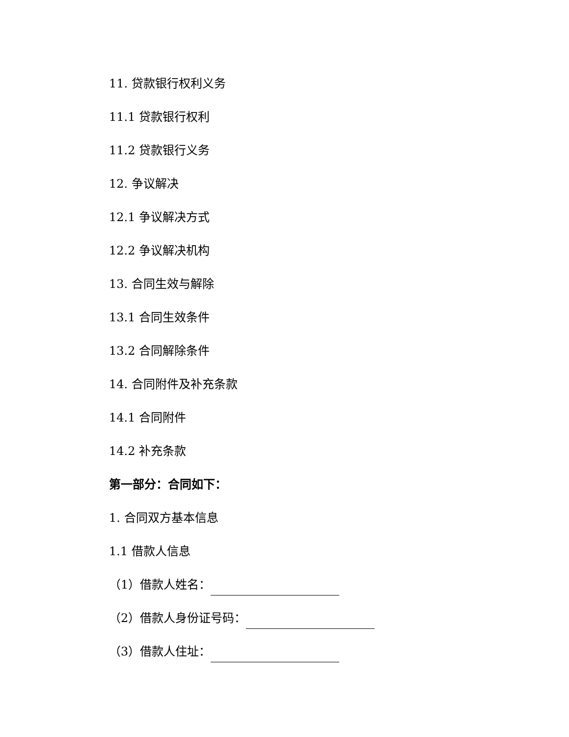11. 贷款银行权利义务
11.1 贷款银行权利
11.2 贷款银行义务
12. 争议解决
12.1 争议解决方式
12.2 争议解决机构
13. 合同生效与解除
13.1 合同生效条件
13.2 合同解除条件
14. 合同附件及补充条款
14.1 合同附件
14.2 补充条款
第一部分：合同如下：
1. 合同双方基本信息
1.1 借款人信息
（1）借款人姓名：
（2）借款人身份证号码：
（3）借款人住址：